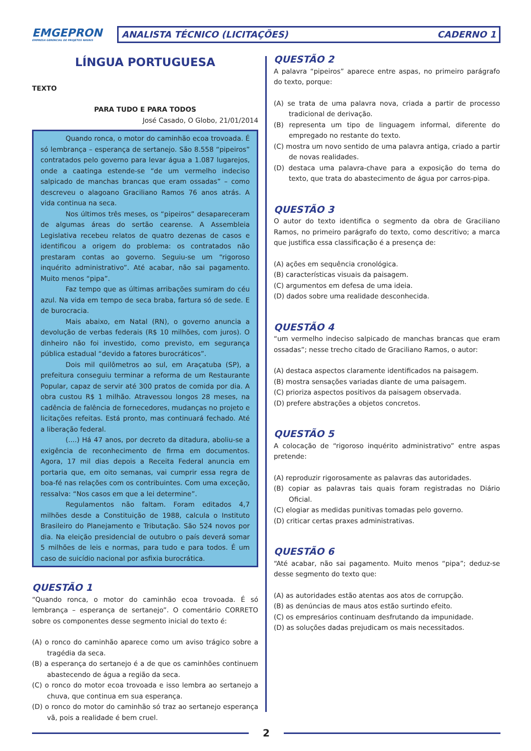EMGEPRON
EMPRESA GERENCIAL DE PROJETOS NAVAIS
ANALISTA TÉCNICO (LICITAÇÕES) CADERNO 1
LÍNGUA PORTUGUESA
TEXTO
PARA TUDO E PARA TODOS
José Casado, O Globo, 21/01/2014
Quando ronca, o motor do caminhão ecoa trovoada. É só lembrança – esperança de sertanejo. São 8.558 “pipeiros” contratados pelo governo para levar água a 1.087 lugarejos, onde a caatinga estende-se “de um vermelho indeciso salpicado de manchas brancas que eram ossadas” – como descreveu o alagoano Graciliano Ramos 76 anos atrás. A vida continua na seca.
Nos últimos três meses, os “pipeiros” desapareceram de algumas áreas do sertão cearense. A Assembleia Legislativa recebeu relatos de quatro dezenas de casos e identificou a origem do problema: os contratados não prestaram contas ao governo. Seguiu-se um “rigoroso inquérito administrativo”. Até acabar, não sai pagamento. Muito menos “pipa”.
Faz tempo que as últimas arribações sumiram do céu azul. Na vida em tempo de seca braba, fartura só de sede. E de burocracia.
Mais abaixo, em Natal (RN), o governo anuncia a devolução de verbas federais (R$ 10 milhões, com juros). O dinheiro não foi investido, como previsto, em segurança pública estadual “devido a fatores burocráticos”.
Dois mil quilômetros ao sul, em Araçatuba (SP), a prefeitura conseguiu terminar a reforma de um Restaurante Popular, capaz de servir até 300 pratos de comida por dia. A obra custou R$ 1 milhão. Atravessou longos 28 meses, na cadência de falência de fornecedores, mudanças no projeto e licitações refeitas. Está pronto, mas continuará fechado. Até a liberação federal.
(....) Há 47 anos, por decreto da ditadura, aboliu-se a exigência de reconhecimento de firma em documentos. Agora, 17 mil dias depois a Receita Federal anuncia em portaria que, em oito semanas, vai cumprir essa regra de boa-fé nas relações com os contribuintes. Com uma exceção, ressalva: “Nos casos em que a lei determine”.
Regulamentos não faltam. Foram editados 4,7 milhões desde a Constituição de 1988, calcula o Instituto Brasileiro do Planejamento e Tributação. São 524 novos por dia. Na eleição presidencial de outubro o país deverá somar 5 milhões de leis e normas, para tudo e para todos. É um caso de suicídio nacional por asfixia burocrática.
QUESTÃO 1
“Quando ronca, o motor do caminhão ecoa trovoada. É só lembrança – esperança de sertanejo”. O comentário CORRETO sobre os componentes desse segmento inicial do texto é:
(A) o ronco do caminhão aparece como um aviso trágico sobre a tragédia da seca.
(B) a esperança do sertanejo é a de que os caminhões continuem abastecendo de água a região da seca.
(C) o ronco do motor ecoa trovoada e isso lembra ao sertanejo a chuva, que continua em sua esperança.
(D) o ronco do motor do caminhão só traz ao sertanejo esperança vã, pois a realidade é bem cruel.
QUESTÃO 2
A palavra “pipeiros” aparece entre aspas, no primeiro parágrafo do texto, porque:
(A) se trata de uma palavra nova, criada a partir de processo tradicional de derivação.
(B) representa um tipo de linguagem informal, diferente do empregado no restante do texto.
(C) mostra um novo sentido de uma palavra antiga, criado a partir de novas realidades.
(D) destaca uma palavra-chave para a exposição do tema do texto, que trata do abastecimento de água por carros-pipa.
QUESTÃO 3
O autor do texto identifica o segmento da obra de Graciliano Ramos, no primeiro parágrafo do texto, como descritivo; a marca que justifica essa classificação é a presença de:
(A) ações em sequência cronológica.
(B) características visuais da paisagem.
(C) argumentos em defesa de uma ideia.
(D) dados sobre uma realidade desconhecida.
QUESTÃO 4
“um vermelho indeciso salpicado de manchas brancas que eram ossadas”; nesse trecho citado de Graciliano Ramos, o autor:
(A) destaca aspectos claramente identificados na paisagem.
(B) mostra sensações variadas diante de uma paisagem.
(C) prioriza aspectos positivos da paisagem observada.
(D) prefere abstrações a objetos concretos.
QUESTÃO 5
A colocação de “rigoroso inquérito administrativo” entre aspas pretende:
(A) reproduzir rigorosamente as palavras das autoridades.
(B) copiar as palavras tais quais foram registradas no Diário Oficial.
(C) elogiar as medidas punitivas tomadas pelo governo.
(D) criticar certas praxes administrativas.
QUESTÃO 6
“Até acabar, não sai pagamento. Muito menos “pipa”; deduz-se desse segmento do texto que:
(A) as autoridades estão atentas aos atos de corrupção.
(B) as denúncias de maus atos estão surtindo efeito.
(C) os empresários continuam desfrutando da impunidade.
(D) as soluções dadas prejudicam os mais necessitados.
2